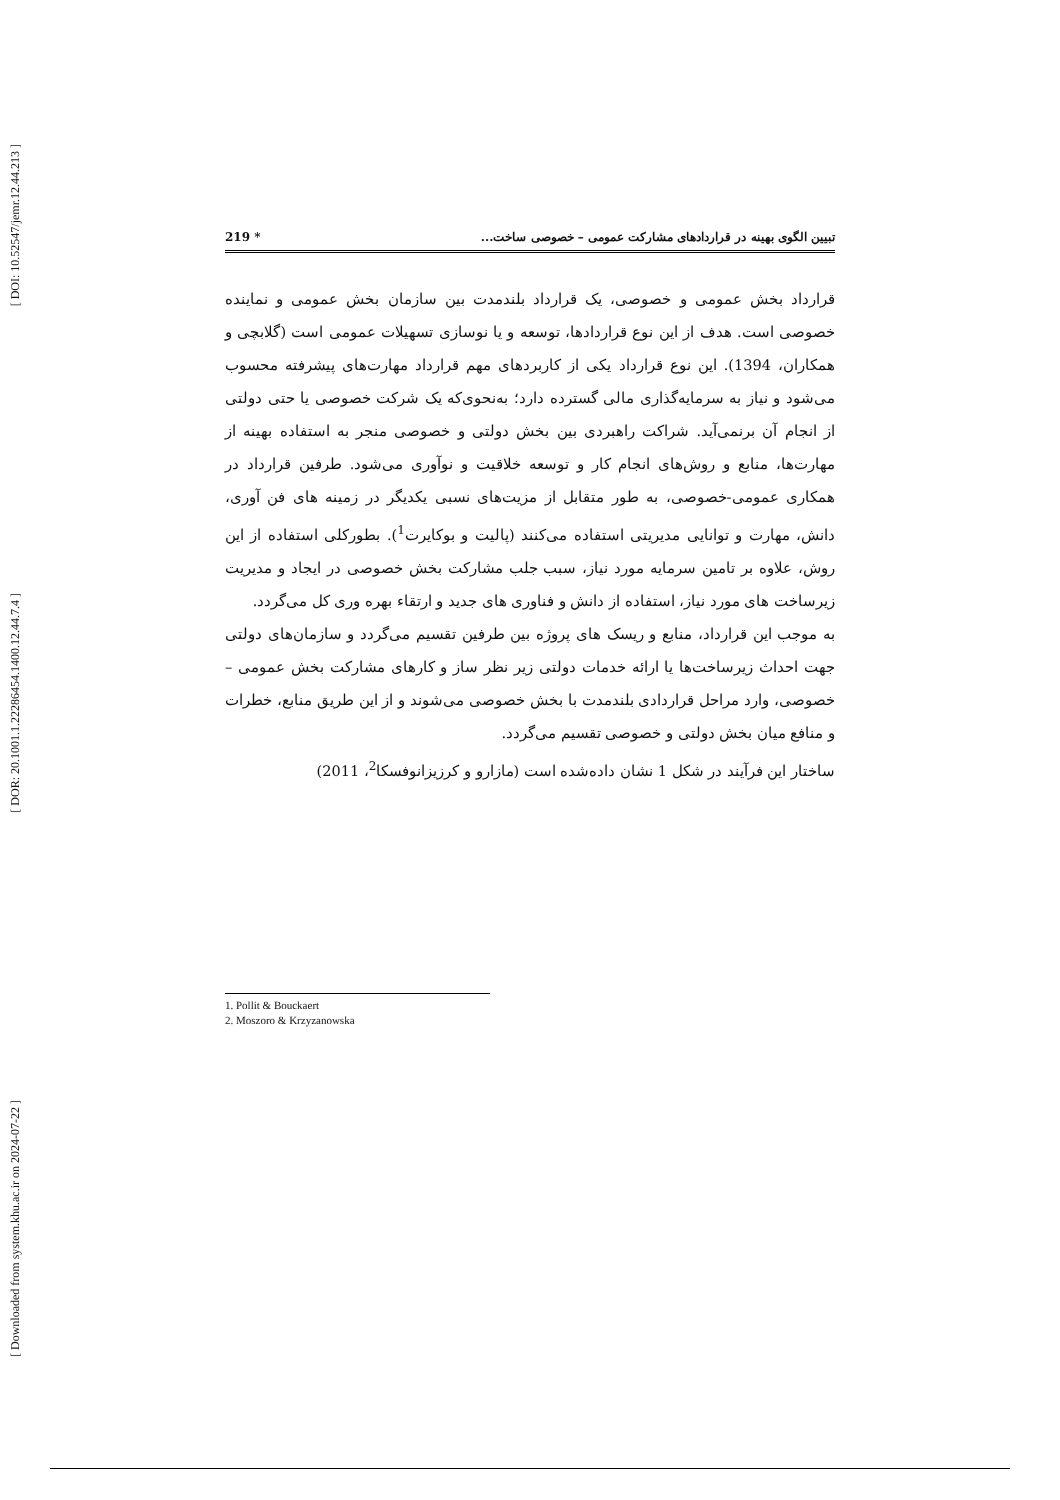[ DOI: 10.52547/jemr.12.44.213 ]
[ DOR: 20.1001.1.22286454.1400.12.44.7.4 ]
[ Downloaded from system.khu.ac.ir on 2024-07-22 ]
تبیین الگوی بهینه در قراردادهای مشارکت عمومی – خصوصی ساخت... * 219
قرارداد بخش عمومی و خصوصی، یک قرارداد بلندمدت بین سازمان بخش عمومی و نماینده خصوصی است. هدف از این نوع قراردادها، توسعه و یا نوسازی تسهیلات عمومی است (گلابچی و همکاران، 1394). این نوع قرارداد یکی از کاربردهای مهم قرارداد مهارت‌های پیشرفته محسوب می‌شود و نیاز به سرمایه‌گذاری مالی گسترده دارد؛ به‌نحوی‌که یک شرکت خصوصی یا حتی دولتی از انجام آن برنمی‌آید. شراکت راهبردی بین بخش دولتی و خصوصی منجر به استفاده بهینه از مهارت‌ها، منابع و روش‌های انجام کار و توسعه خلاقیت و نوآوری می‌شود. طرفین قرارداد در همکاری عمومی-خصوصی، به طور متقابل از مزیت‌های نسبی یکدیگر در زمینه های فن آوری، دانش، مهارت و توانایی مدیریتی استفاده می‌کنند (پالیت و بوکایرت<sup>1</sup>). بطورکلی استفاده از این روش، علاوه بر تامین سرمایه مورد نیاز، سبب جلب مشارکت بخش خصوصی در ایجاد و مدیریت زیرساخت های مورد نیاز، استفاده از دانش و فناوری های جدید و ارتقاء بهره وری کل می‌گردد.
به موجب این قرارداد، منابع و ریسک های پروژه بین طرفین تقسیم می‌گردد و سازمان‌های دولتی جهت احداث زیرساخت‌ها یا ارائه خدمات دولتی زیر نظر ساز و کارهای مشارکت بخش عمومی – خصوصی، وارد مراحل قراردادی بلندمدت با بخش خصوصی می‌شوند و از این طریق منابع، خطرات و منافع میان بخش دولتی و خصوصی تقسیم می‌گردد.
ساختار این فرآیند در شکل 1 نشان داده‌شده است (مازارو و کرزیزانوفسکا<sup>2</sup>، 2011)
1. Pollit & Bouckaert
2. Moszoro & Krzyzanowska